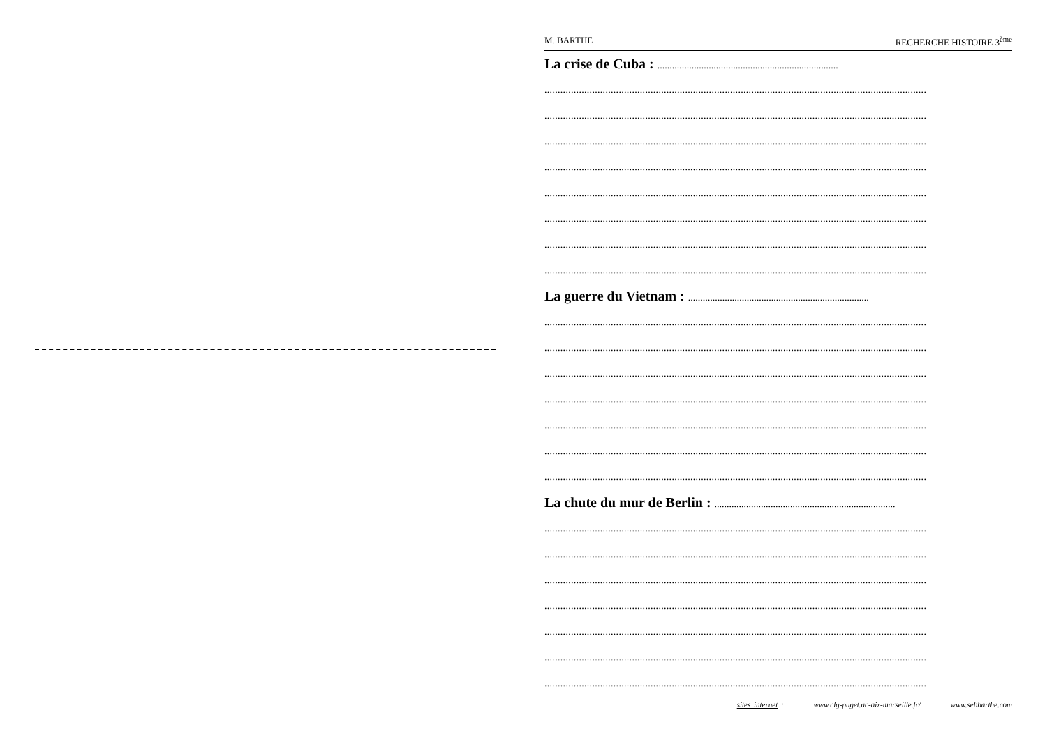M. BARTHE RECHERCHE HISTOIRE 3<sup>ème</sup>
La crise de Cuba : ..........................................................................
................................................................................................................................................
................................................................................................................................................
................................................................................................................................................
................................................................................................................................................
................................................................................................................................................
................................................................................................................................................
................................................................................................................................................
................................................................................................................................................
La guerre du Vietnam : ..........................................................................
................................................................................................................................................
................................................................................................................................................
................................................................................................................................................
................................................................................................................................................
................................................................................................................................................
................................................................................................................................................
................................................................................................................................................
La chute du mur de Berlin : ..........................................................................
................................................................................................................................................
................................................................................................................................................
................................................................................................................................................
................................................................................................................................................
................................................................................................................................................
................................................................................................................................................
................................................................................................................................................
sites internet : www.clg-puget.ac-aix-marseille.fr/ www.sebbarthe.com